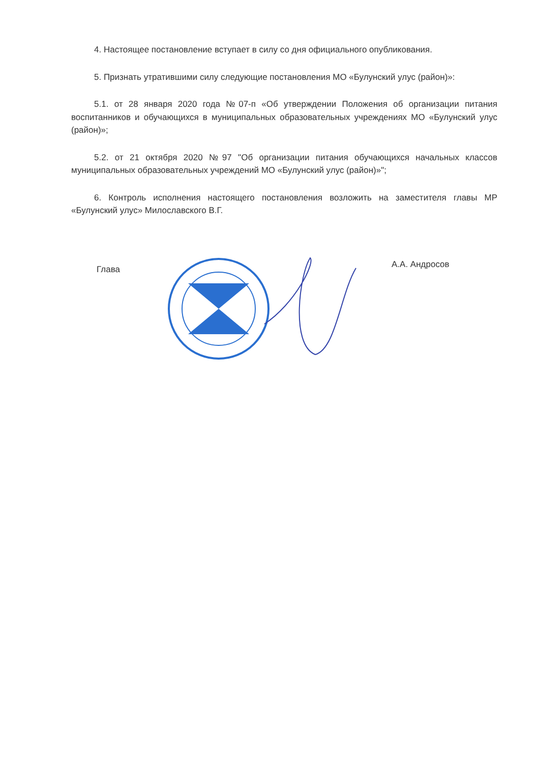4. Настоящее постановление вступает в силу со дня официального опубликования.
5. Признать утратившими силу следующие постановления МО «Булунский улус (район)»:
5.1. от 28 января 2020 года №07-п «Об утверждении Положения об организации питания воспитанников и обучающихся в муниципальных образовательных учреждениях МО «Булунский улус (район)»;
5.2. от 21 октября 2020 №97 "Об организации питания обучающихся начальных классов муниципальных образовательных учреждений МО «Булунский улус (район)»";
6. Контроль исполнения настоящего постановления возложить на заместителя главы МР «Булунский улус» Милославского В.Г.
Глава
А.А. Андросов